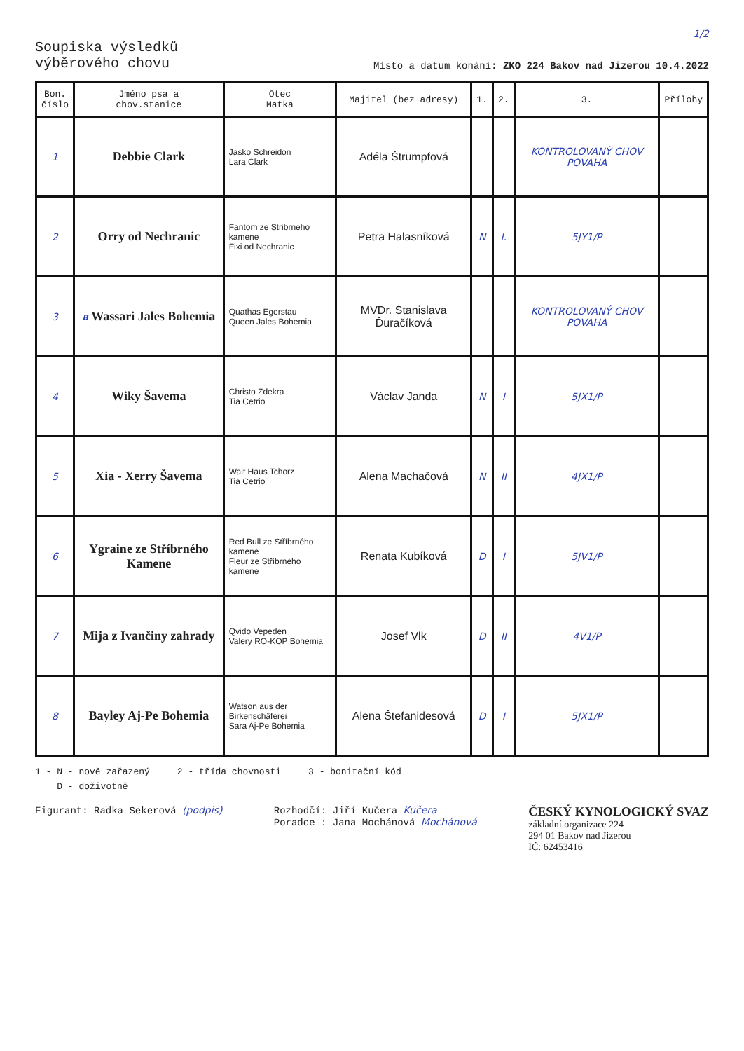1/2
Soupiska výsledků
výběrového chovu
Místo a datum konání: ZKO 224 Bakov nad Jizerou 10.4.2022
| Bon. číslo | Jméno psa a chov.stanice | Otec Matka | Majitel (bez adresy) | 1. | 2. | 3. | Přílohy |
| --- | --- | --- | --- | --- | --- | --- | --- |
| 1 | Debbie Clark | Jasko Schreidon Lara Clark | Adéla Štrumpfová | | | KONTROLOVANÝ CHOV POVAHA | |
| 2 | Orry od Nechranic | Fantom ze Stribrneho kamene Fixi od Nechranic | Petra Halasníková | N | I. | 5JY1/P | |
| 3 | B Wassari Jales Bohemia | Quathas Egerstau Queen Jales Bohemia | MVDr. Stanislava Ďuračíková | | | KONTROLOVANÝ CHOV POVAHA | |
| 4 | Wiky Šavema | Christo Zdekra Tia Cetrio | Václav Janda | N | I | 5JX1/P | |
| 5 | Xia - Xerry Šavema | Wait Haus Tchorz Tia Cetrio | Alena Machačová | N | II | 4JX1/P | |
| 6 | Ygraine ze Stříbrného Kamene | Red Bull ze Stříbrného kamene Fleur ze Stříbrného kamene | Renata Kubíková | D | I | 5JV1/P | |
| 7 | Mija z Ivančiny zahrady | Qvido Vepeden Valery RO-KOP Bohemia | Josef Vlk | D | II | 4V1/P | |
| 8 | Bayley Aj-Pe Bohemia | Watson aus der Birkenschäferei Sara Aj-Pe Bohemia | Alena Štefanidesová | D | I | 5JX1/P | |
1 - N - nově zařazený 2 - třída chovnosti 3 - bonitační kód
D - doživotně
Figurant: Radka Sekerová (podpis)
Rozhodčí: Jiří Kučera Kučera
Poradce : Jana Mochánová Mochánová
ČESKÝ KYNOLOGICKÝ SVAZ
základní organizace 224
294 01 Bakov nad Jizerou
IČ: 62453416